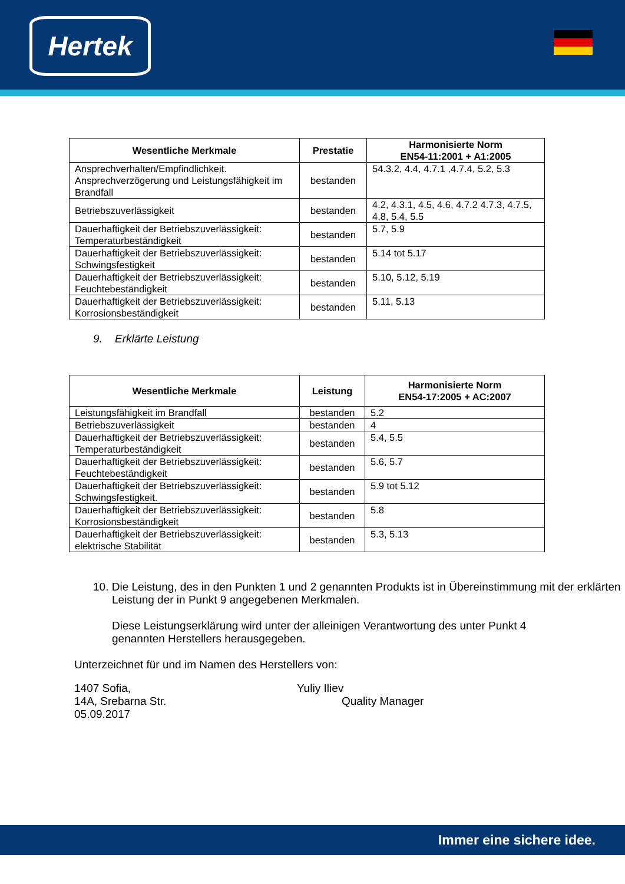Hertek
| Wesentliche Merkmale | Prestatie | Harmonisierte Norm EN54-11:2001 + A1:2005 |
| --- | --- | --- |
| Ansprechverhalten/Empfindlichkeit. Ansprechverzögerung und Leistungsfähigkeit im Brandfall | bestanden | 54.3.2, 4.4, 4.7.1 ,4.7.4, 5.2, 5.3 |
| Betriebszuverlässigkeit | bestanden | 4.2, 4.3.1, 4.5, 4.6, 4.7.2 4.7.3, 4.7.5, 4.8, 5.4, 5.5 |
| Dauerhaftigkeit der Betriebszuverlässigkeit: Temperaturbeständigkeit | bestanden | 5.7, 5.9 |
| Dauerhaftigkeit der Betriebszuverlässigkeit: Schwingsfestigkeit | bestanden | 5.14 tot 5.17 |
| Dauerhaftigkeit der Betriebszuverlässigkeit: Feuchtebeständigkeit | bestanden | 5.10, 5.12, 5.19 |
| Dauerhaftigkeit der Betriebszuverlässigkeit: Korrosionsbeständigkeit | bestanden | 5.11, 5.13 |
9. Erklärte Leistung
| Wesentliche Merkmale | Leistung | Harmonisierte Norm EN54-17:2005 + AC:2007 |
| --- | --- | --- |
| Leistungsfähigkeit im Brandfall | bestanden | 5.2 |
| Betriebszuverlässigkeit | bestanden | 4 |
| Dauerhaftigkeit der Betriebszuverlässigkeit: Temperaturbeständigkeit | bestanden | 5.4, 5.5 |
| Dauerhaftigkeit der Betriebszuverlässigkeit: Feuchtebeständigkeit | bestanden | 5.6, 5.7 |
| Dauerhaftigkeit der Betriebszuverlässigkeit: Schwingsfestigkeit. | bestanden | 5.9 tot 5.12 |
| Dauerhaftigkeit der Betriebszuverlässigkeit: Korrosionsbeständigkeit | bestanden | 5.8 |
| Dauerhaftigkeit der Betriebszuverlässigkeit: elektrische Stabilität | bestanden | 5.3, 5.13 |
10. Die Leistung, des in den Punkten 1 und 2 genannten Produkts ist in Übereinstimmung mit der erklärten Leistung der in Punkt 9 angegebenen Merkmalen.
Diese Leistungserklärung wird unter der alleinigen Verantwortung des unter Punkt 4 genannten Herstellers herausgegeben.
Unterzeichnet für und im Namen des Herstellers von:
1407 Sofia,
14A, Srebarna Str.
05.09.2017
Yuliy Iliev
Quality Manager
Immer eine sichere idee.